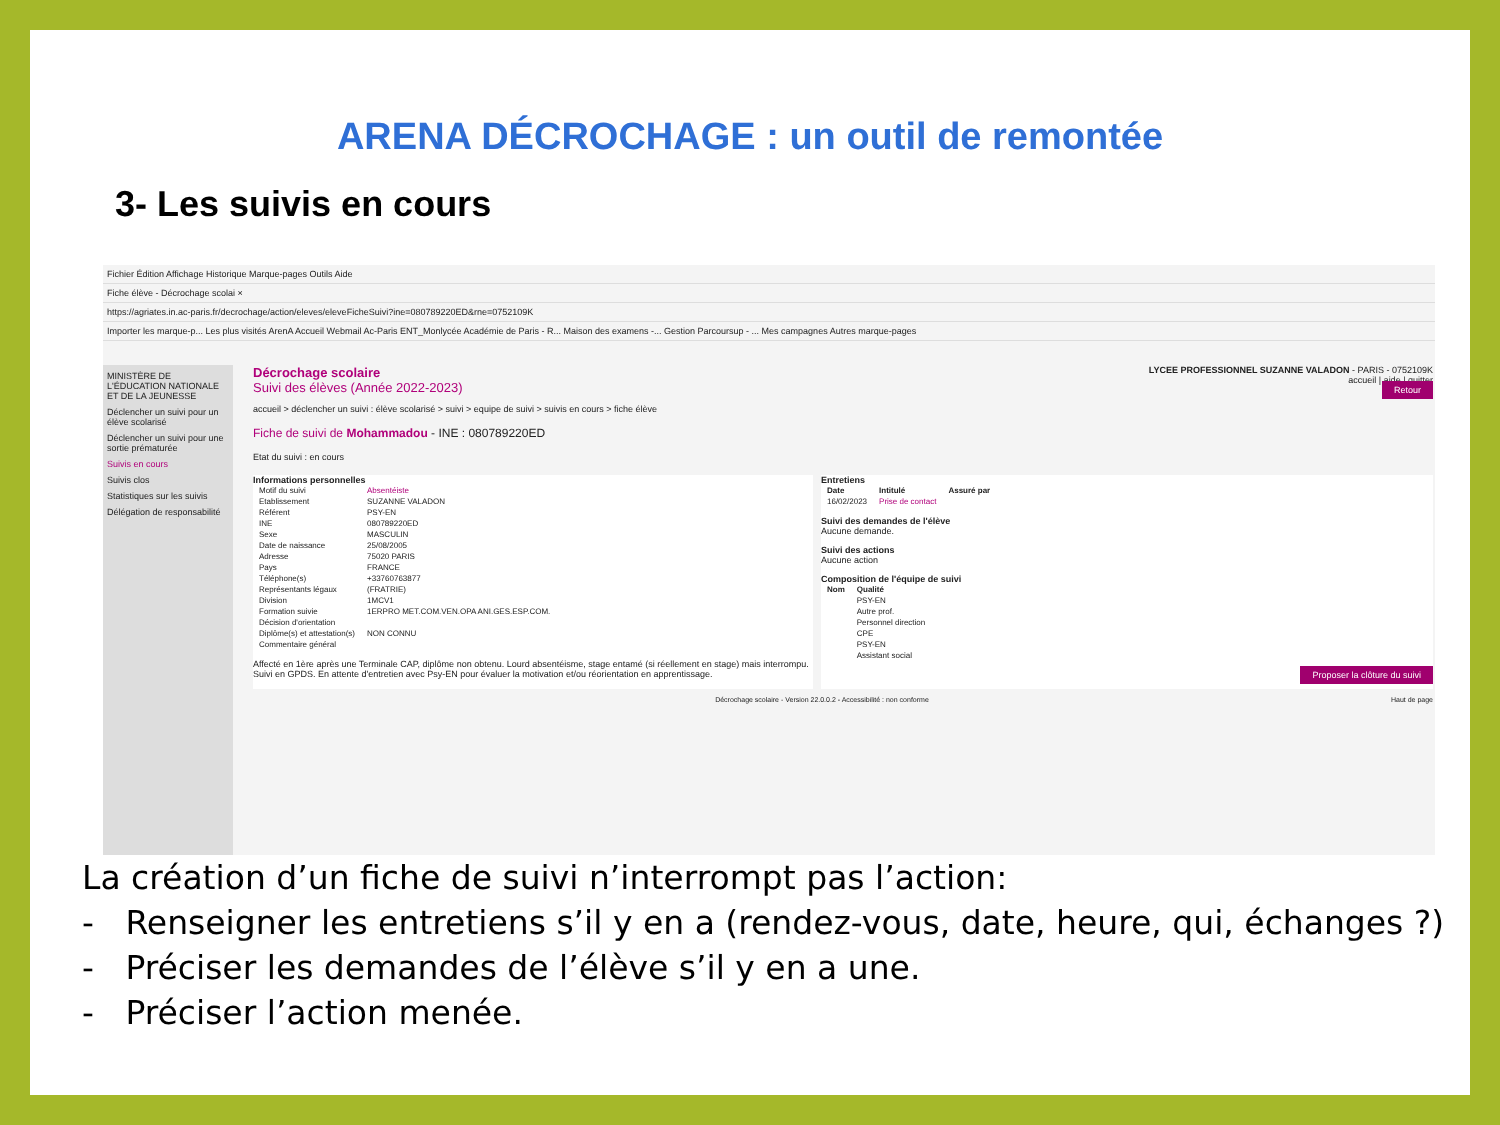ARENA DÉCROCHAGE : un outil de remontée
3- Les suivis en cours
Fichier Édition Affichage Historique Marque-pages Outils Aide
Fiche élève - Décrochage scolai ×
https://agriates.in.ac-paris.fr/decrochage/action/eleves/eleveFicheSuivi?ine=080789220ED&rne=0752109K
Importer les marque-p... Les plus visités ArenA Accueil Webmail Ac-Paris ENT_Monlycée Académie de Paris - R... Maison des examens -... Gestion Parcoursup - ... Mes campagnes Autres marque-pages
MINISTÈRE DE L'ÉDUCATION NATIONALE ET DE LA JEUNESSE
Déclencher un suivi pour un élève scolarisé
Déclencher un suivi pour une sortie prématurée
Suivis en cours
Suivis clos
Statistiques sur les suivis
Délégation de responsabilité
LYCEE PROFESSIONNEL SUZANNE VALADON - PARIS - 0752109K
accueil | aide | quitter
Retour
Décrochage scolaire
Suivi des élèves (Année 2022-2023)
accueil > déclencher un suivi : élève scolarisé > suivi > equipe de suivi > suivis en cours > fiche élève
Fiche de suivi de Mohammadou - INE : 080789220ED
Etat du suivi : en cours
Informations personnelles
| Motif du suivi | Absentéiste |
| Etablissement | SUZANNE VALADON |
| Référent | PSY-EN |
| INE | 080789220ED |
| Sexe | MASCULIN |
| Date de naissance | 25/08/2005 |
| Adresse | 75020 PARIS |
| Pays | FRANCE |
| Téléphone(s) | +33760763877 |
| Représentants légaux | (FRATRIE) |
| Division | 1MCV1 |
| Formation suivie | 1ERPRO MET.COM.VEN.OPA ANI.GES.ESP.COM. |
| Décision d'orientation | |
| Diplôme(s) et attestation(s) | NON CONNU |
| Commentaire général | |
Affecté en 1ère après une Terminale CAP, diplôme non obtenu. Lourd absentéisme, stage entamé (si réellement en stage) mais interrompu. Suivi en GPDS. En attente d'entretien avec Psy-EN pour évaluer la motivation et/ou réorientation en apprentissage.
Entretiens
| Date | Intitulé | Assuré par |
| --- | --- | --- |
| 16/02/2023 | Prise de contact | |
Suivi des demandes de l'élève
Aucune demande.
Suivi des actions
Aucune action
Composition de l'équipe de suivi
| Nom | Qualité |
| --- | --- |
| | PSY-EN |
| | Autre prof. |
| | Personnel direction |
| | CPE |
| | PSY-EN |
| | Assistant social |
Proposer la clôture du suivi
Décrochage scolaire - Version 22.0.0.2 - Accessibilité : non conforme Haut de page
La création d’un fiche de suivi n’interrompt pas l’action:
- Renseigner les entretiens s’il y en a (rendez-vous, date, heure, qui, échanges ?)
- Préciser les demandes de l’élève s’il y en a une.
- Préciser l’action menée.